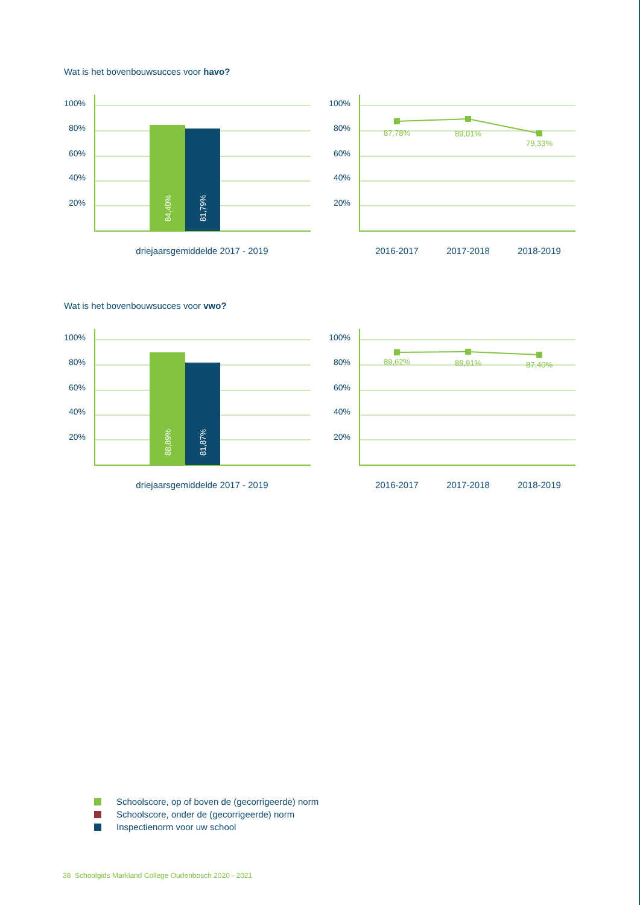Wat is het bovenbouwsucces voor havo?
100%
80%
60%
40%
20%
100%
80%
60%
40%
20%
84,40%
81,79%
87,78%
89,01%
79,33%
driejaarsgemiddelde 2017 - 2019
2016-2017
2017-2018
2018-2019
Wat is het bovenbouwsucces voor vwo?
100%
80%
60%
40%
20%
100%
80%
60%
40%
20%
88,89%
81,87%
89,62%
89,91%
87,40%
driejaarsgemiddelde 2017 - 2019
2016-2017
2017-2018
2018-2019
Schoolscore, op of boven de (gecorrigeerde) norm
Schoolscore, onder de (gecorrigeerde) norm
Inspectienorm voor uw school
38 Schoolgids Markland College Oudenbosch 2020 - 2021